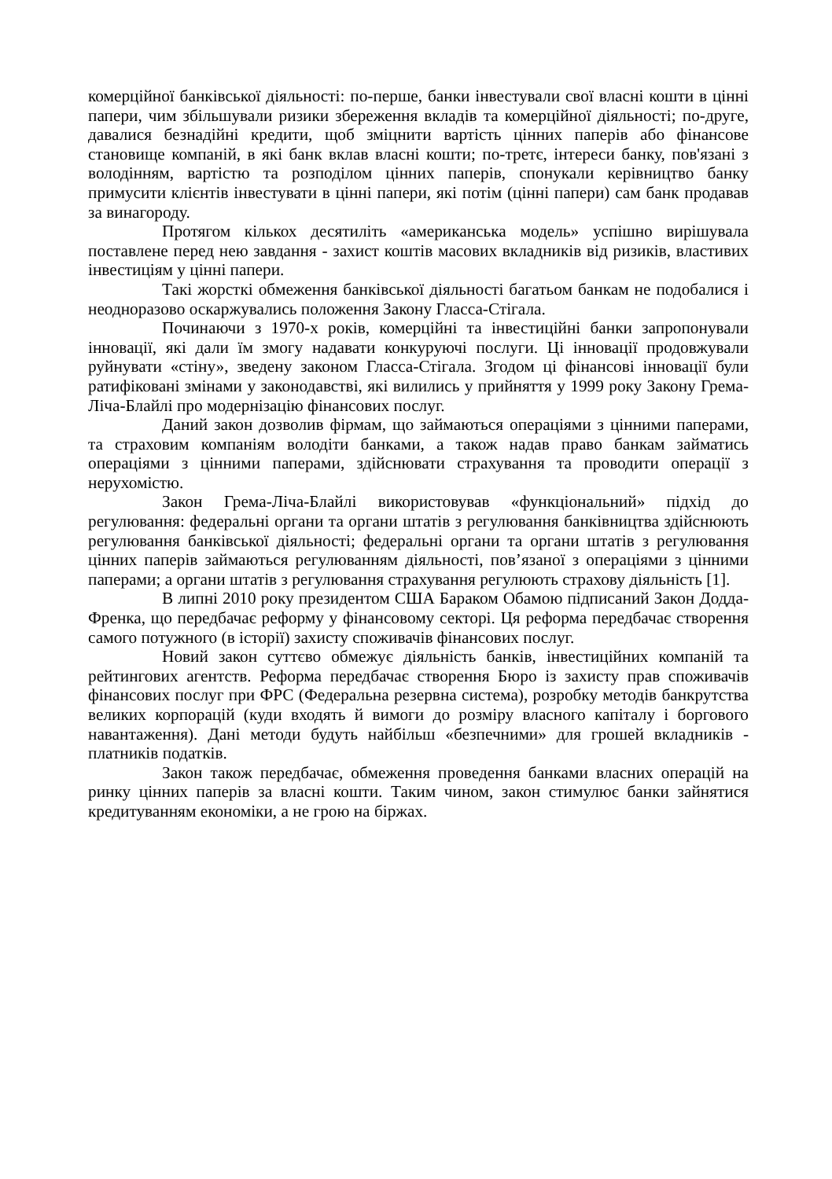комерційної банківської діяльності: по-перше, банки інвестували свої власні кошти в цінні папери, чим збільшували ризики збереження вкладів та комерційної діяльності; по-друге, давалися безнадійні кредити, щоб зміцнити вартість цінних паперів або фінансове становище компаній, в які банк вклав власні кошти; по-третє, інтереси банку, пов'язані з володінням, вартістю та розподілом цінних паперів, спонукали керівництво банку примусити клієнтів інвестувати в цінні папери, які потім (цінні папери) сам банк продавав за винагороду.
Протягом кількох десятиліть «американська модель» успішно вирішувала поставлене перед нею завдання - захист коштів масових вкладників від ризиків, властивих інвестиціям у цінні папери.
Такі жорсткі обмеження банківської діяльності багатьом банкам не подобалися і неодноразово оскаржувались положення Закону Гласса-Стігала.
Починаючи з 1970-х років, комерційні та інвестиційні банки запропонували інновації, які дали їм змогу надавати конкуруючі послуги. Ці інновації продовжували руйнувати «стіну», зведену законом Гласса-Стігала. Згодом ці фінансові інновації були ратифіковані змінами у законодавстві, які вилились у прийняття у 1999 року Закону Грема-Ліча-Блайлі про модернізацію фінансових послуг.
Даний закон дозволив фірмам, що займаються операціями з цінними паперами, та страховим компаніям володіти банками, а також надав право банкам займатись операціями з цінними паперами, здійснювати страхування та проводити операції з нерухомістю.
Закон Грема-Ліча-Блайлі використовував «функціональний» підхід до регулювання: федеральні органи та органи штатів з регулювання банківництва здійснюють регулювання банківської діяльності; федеральні органи та органи штатів з регулювання цінних паперів займаються регулюванням діяльності, пов’язаної з операціями з цінними паперами; а органи штатів з регулювання страхування регулюють страхову діяльність [1].
В липні 2010 року президентом США Бараком Обамою підписаний Закон Додда-Френка, що передбачає реформу у фінансовому секторі. Ця реформа передбачає створення самого потужного (в історії) захисту споживачів фінансових послуг.
Новий закон суттєво обмежує діяльність банків, інвестиційних компаній та рейтингових агентств. Реформа передбачає створення Бюро із захисту прав споживачів фінансових послуг при ФРС (Федеральна резервна система), розробку методів банкрутства великих корпорацій (куди входять й вимоги до розміру власного капіталу і боргового навантаження). Дані методи будуть найбільш «безпечними» для грошей вкладників - платників податків.
Закон також передбачає, обмеження проведення банками власних операцій на ринку цінних паперів за власні кошти. Таким чином, закон стимулює банки зайнятися кредитуванням економіки, а не грою на біржах.